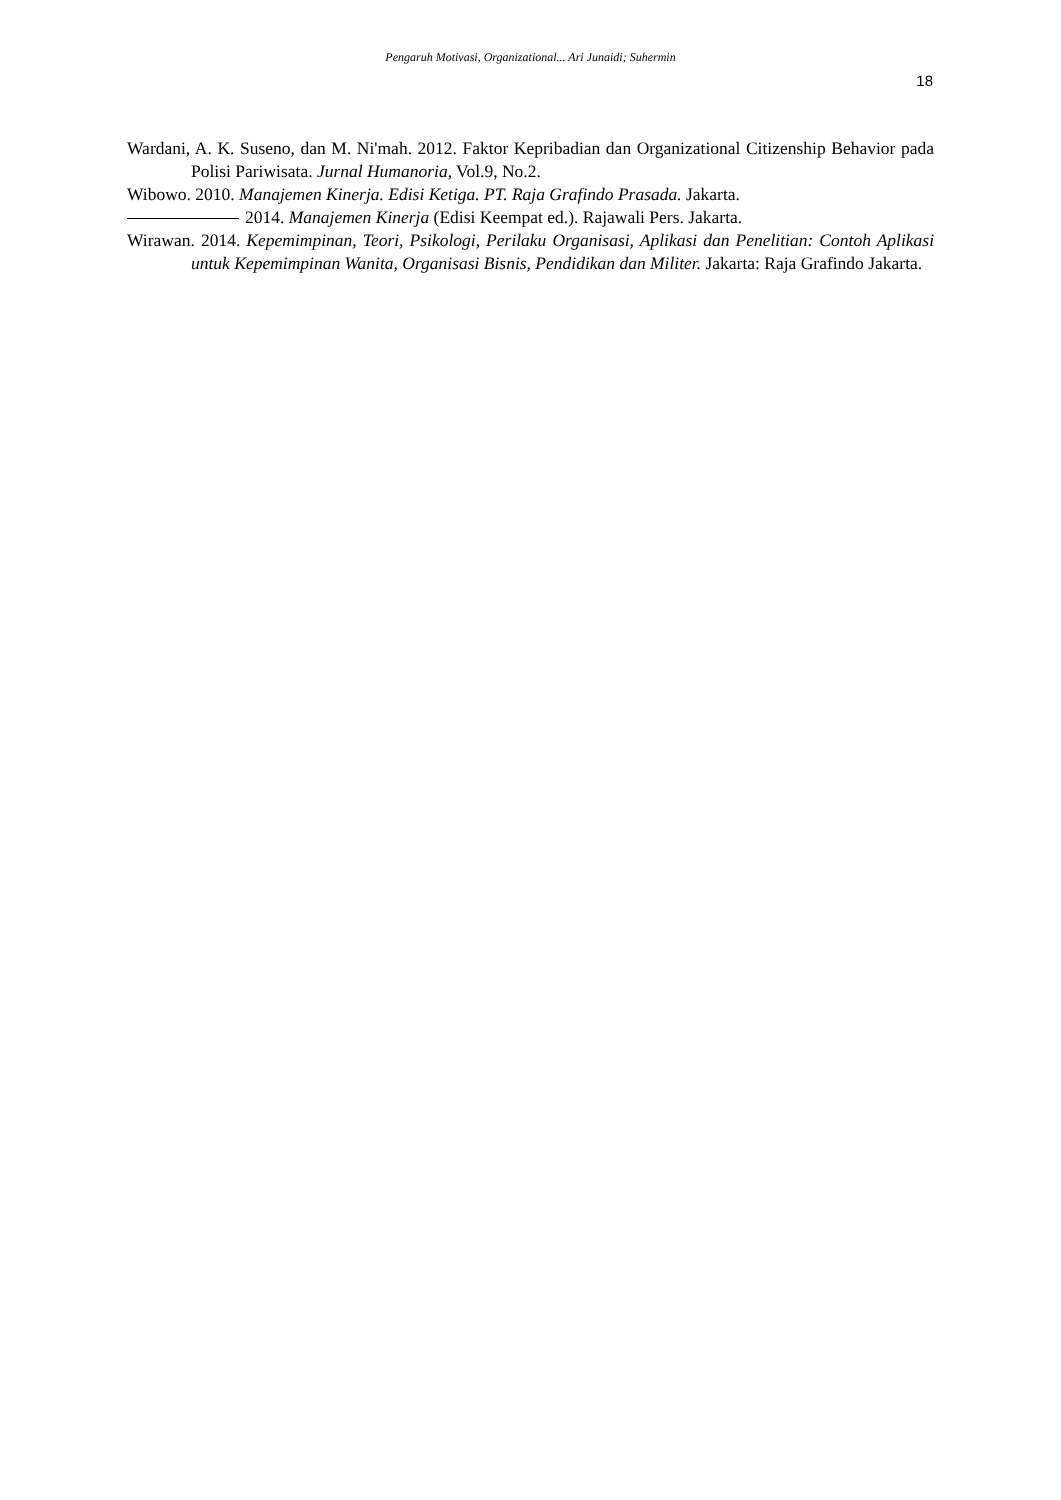Pengaruh Motivasi, Organizational... Ari Junaidi; Suhermin
18
Wardani, A. K. Suseno, dan M. Ni'mah. 2012. Faktor Kepribadian dan Organizational Citizenship Behavior pada Polisi Pariwisata. Jurnal Humanoria, Vol.9, No.2.
Wibowo. 2010. Manajemen Kinerja. Edisi Ketiga. PT. Raja Grafindo Prasada. Jakarta.
2014. Manajemen Kinerja (Edisi Keempat ed.). Rajawali Pers. Jakarta.
Wirawan. 2014. Kepemimpinan, Teori, Psikologi, Perilaku Organisasi, Aplikasi dan Penelitian: Contoh Aplikasi untuk Kepemimpinan Wanita, Organisasi Bisnis, Pendidikan dan Militer. Jakarta: Raja Grafindo Jakarta.